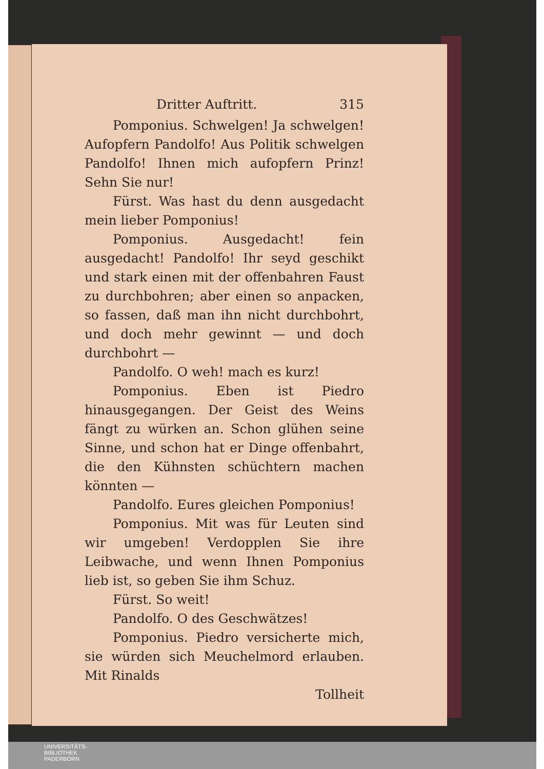Dritter Auftritt. 315
Pomponius. Schwelgen! Ja schwelgen! Aufopfern Pandolfo! Aus Politik schwelgen Pandolfo! Ihnen mich aufopfern Prinz! Sehn Sie nur!
Fürst. Was hast du denn ausgedacht mein lieber Pomponius!
Pomponius. Ausgedacht! fein ausgedacht! Pandolfo! Ihr seyd geschikt und stark einen mit der offenbahren Faust zu durchbohren; aber einen so anpacken, so fassen, daß man ihn nicht durchbohrt, und doch mehr gewinnt — und doch durchbohrt —
Pandolfo. O weh! mach es kurz!
Pomponius. Eben ist Piedro hinausgegangen. Der Geist des Weins fängt zu würken an. Schon glühen seine Sinne, und schon hat er Dinge offenbahrt, die den Kühnsten schüchtern machen könnten —
Pandolfo. Eures gleichen Pomponius!
Pomponius. Mit was für Leuten sind wir umgeben! Verdopplen Sie ihre Leibwache, und wenn Ihnen Pomponius lieb ist, so geben Sie ihm Schuz.
Fürst. So weit!
Pandolfo. O des Geschwätzes!
Pomponius. Piedro versicherte mich, sie würden sich Meuchelmord erlauben. Mit Rinalds
Tollheit
UNIVERSITÄTS-
BIBLIOTHEK
PADERBORN